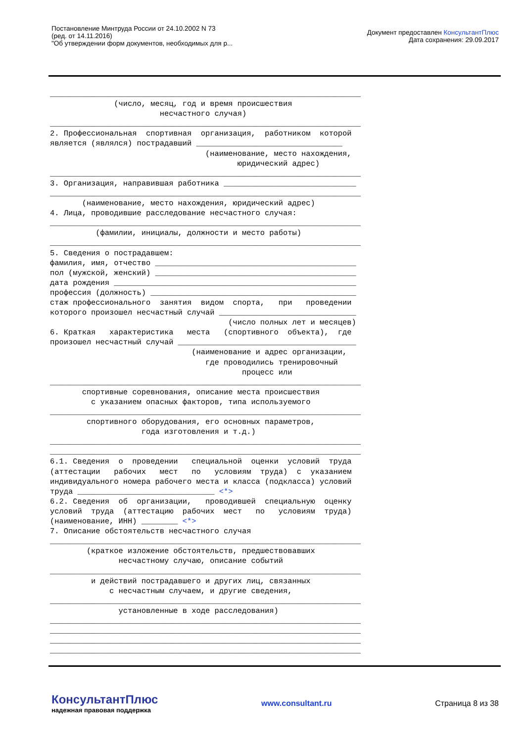Постановление Минтруда России от 24.10.2002 N 73
(ред. от 14.11.2016)
"Об утверждении форм документов, необходимых для р...
Документ предоставлен КонсультантПлюс
Дата сохранения: 29.09.2017
____________________________________________________________________ (число, месяц, год и время происшествия несчастного случая) ____________________________________________________________________ 2. Профессиональная спортивная организация, работником которой является (являлся) пострадавший ________________________________ (наименование, место нахождения, юридический адрес) ____________________________________________________________________ 3. Организация, направившая работника _____________________________ ____________________________________________________________________ (наименование, место нахождения, юридический адрес) 4. Лица, проводившие расследование несчастного случая: ____________________________________________________________________ (фамилии, инициалы, должности и место работы) ____________________________________________________________________ 5. Сведения о пострадавшем: фамилия, имя, отчество ____________________________________________ пол (мужской, женский) ____________________________________________ дата рождения _____________________________________________________ профессия (должность) _____________________________________________ стаж профессионального занятия видом спорта, при проведении которого произошел несчастный случай ______________________________ (число полных лет и месяцев) 6. Краткая характеристика места (спортивного объекта), где произошел несчастный случай _______________________________________ (наименование и адрес организации, где проводились тренировочный процесс или ____________________________________________________________________ спортивные соревнования, описание места происшествия с указанием опасных факторов, типа используемого ____________________________________________________________________ спортивного оборудования, его основных параметров, года изготовления и т.д.) ____________________________________________________________________ ____________________________________________________________________ 6.1. Сведения о проведении специальной оценки условий труда (аттестации рабочих мест по условиям труда) с указанием индивидуального номера рабочего места и класса (подкласса) условий труда ______________________________ <*> 6.2. Сведения об организации, проводившей специальную оценку условий труда (аттестацию рабочих мест по условиям труда) (наименование, ИНН) ________ <*> 7. Описание обстоятельств несчастного случая ____________________________________________________________________ (краткое изложение обстоятельств, предшествовавших несчастному случаю, описание событий ____________________________________________________________________ и действий пострадавшего и других лиц, связанных с несчастным случаем, и другие сведения, ____________________________________________________________________ установленные в ходе расследования) ____________________________________________________________________ ____________________________________________________________________ ____________________________________________________________________ ____________________________________________________________________
КонсультантПлюс
надежная правовая поддержка
www.consultant.ru Страница 8 из 38